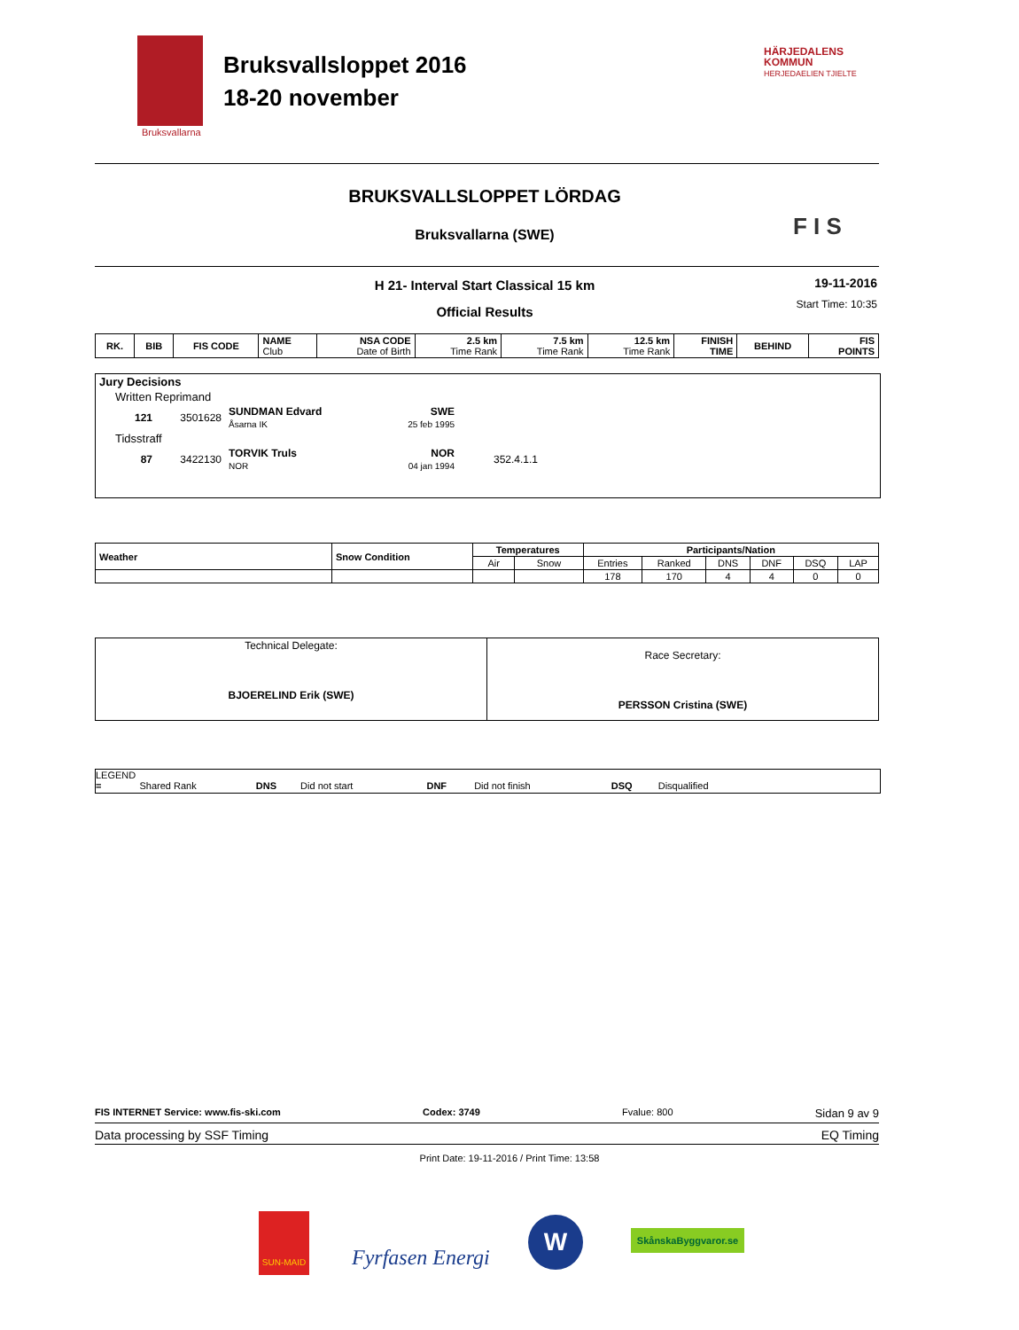Bruksvallarna
Bruksvallsloppet 2016
18-20 november
HÄRJEDALENS
KOMMUN
HERJEDAELIEN TJIELTE
BRUKSVALLSLOPPET LÖRDAG
Bruksvallarna (SWE) F I S
H 21- Interval Start Classical 15 km
Official Results
19-11-2016
Start Time: 10:35
| RK. | BIB | FIS CODE | NAME Club | NSA CODE Date of Birth | 2.5 km Time Rank | 7.5 km Time Rank | 12.5 km Time Rank | FINISH TIME | BEHIND | FIS POINTS |
| --- | --- | --- | --- | --- | --- | --- | --- | --- | --- | --- |
| Jury Decisions | | | | | |
| Written Reprimand | | | | | |
| 121 | 3501628 | SUNDMAN Edvard Åsarna IK | SWE 25 feb 1995 | | |
| Tidsstraff | | | | | |
| 87 | 3422130 | TORVIK Truls NOR | NOR 04 jan 1994 | 352.4.1.1 | |
| Weather | Snow Condition | Temperatures | | Participants/Nation | | | | | |
| --- | --- | --- | --- | --- | --- | --- | --- | --- | --- |
| | | Air | Snow | Entries | Ranked | DNS | DNF | DSQ | LAP |
| | | | | 178 | 170 | 4 | 4 | 0 | 0 |
| Technical Delegate: BJOERELIND Erik (SWE) | Race Secretary: PERSSON Cristina (SWE) |
LEGEND
= Shared Rank DNS Did not start DNF Did not finish DSQ Disqualified
FIS INTERNET Service: www.fis-ski.com Codex: 3749 Fvalue: 800 Sidan 9 av 9
Data processing by SSF Timing EQ Timing
Print Date: 19-11-2016 / Print Time: 13:58
SUN-MAID
Fyrfasen Energi
W SkånskaByggvaror.se